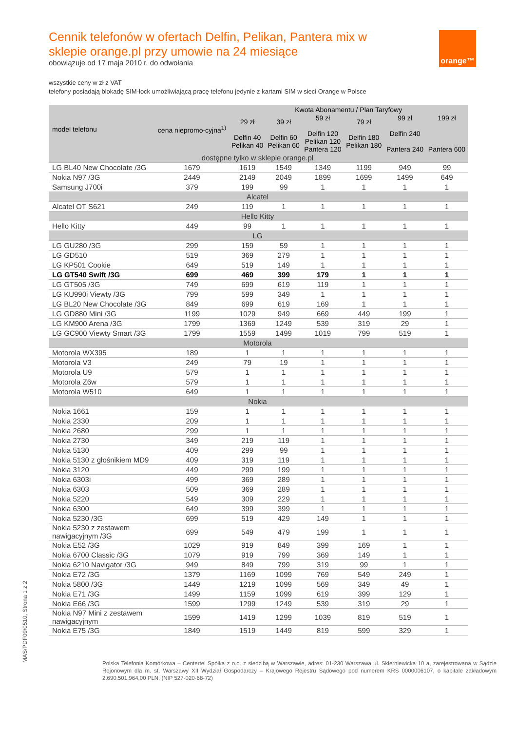orange™
Cennik telefonów w ofertach Delfin, Pelikan, Pantera mix w sklepie orange.pl przy umowie na 24 miesiące
obowiązuje od 17 maja 2010 r. do odwołania
wszystkie ceny w zł z VAT
telefony posiadają blokadę SIM-lock umożliwiającą pracę telefonu jedynie z kartami SIM w sieci Orange w Polsce
| model telefonu | cena niepromo-cyjna<sup>1)</sup> | Kwota Abonamentu / Plan Taryfowy | | | | | |
| --- | --- | --- | --- | --- | --- | --- | --- |
| | | 29 zł Delfin 40 Pelikan 40 | 39 zł Delfin 60 Pelikan 60 | 59 zł Delfin 120 Pelikan 120 Pantera 120 | 79 zł Delfin 180 Pelikan 180 | 99 zł Delfin 240 Pantera 240 | 199 zł Pantera 600 |
| dostępne tylko w sklepie orange.pl | | | | | | | |
| LG BL40 New Chocolate /3G | 1679 | 1619 | 1549 | 1349 | 1199 | 949 | 99 |
| Nokia N97 /3G | 2449 | 2149 | 2049 | 1899 | 1699 | 1499 | 649 |
| Samsung J700i | 379 | 199 | 99 | 1 | 1 | 1 | 1 |
| Alcatel | | | | | | | |
| Alcatel OT S621 | 249 | 119 | 1 | 1 | 1 | 1 | 1 |
| Hello Kitty | | | | | | | |
| Hello Kitty | 449 | 99 | 1 | 1 | 1 | 1 | 1 |
| LG | | | | | | | |
| LG GU280 /3G | 299 | 159 | 59 | 1 | 1 | 1 | 1 |
| LG GD510 | 519 | 369 | 279 | 1 | 1 | 1 | 1 |
| LG KP501 Cookie | 649 | 519 | 149 | 1 | 1 | 1 | 1 |
| LG GT540 Swift /3G | 699 | 469 | 399 | 179 | 1 | 1 | 1 |
| LG GT505 /3G | 749 | 699 | 619 | 119 | 1 | 1 | 1 |
| LG KU990i Viewty /3G | 799 | 599 | 349 | 1 | 1 | 1 | 1 |
| LG BL20 New Chocolate /3G | 849 | 699 | 619 | 169 | 1 | 1 | 1 |
| LG GD880 Mini /3G | 1199 | 1029 | 949 | 669 | 449 | 199 | 1 |
| LG KM900 Arena /3G | 1799 | 1369 | 1249 | 539 | 319 | 29 | 1 |
| LG GC900 Viewty Smart /3G | 1799 | 1559 | 1499 | 1019 | 799 | 519 | 1 |
| Motorola | | | | | | | |
| Motorola WX395 | 189 | 1 | 1 | 1 | 1 | 1 | 1 |
| Motorola V3 | 249 | 79 | 19 | 1 | 1 | 1 | 1 |
| Motorola U9 | 579 | 1 | 1 | 1 | 1 | 1 | 1 |
| Motorola Z6w | 579 | 1 | 1 | 1 | 1 | 1 | 1 |
| Motorola W510 | 649 | 1 | 1 | 1 | 1 | 1 | 1 |
| Nokia | | | | | | | |
| Nokia 1661 | 159 | 1 | 1 | 1 | 1 | 1 | 1 |
| Nokia 2330 | 209 | 1 | 1 | 1 | 1 | 1 | 1 |
| Nokia 2680 | 299 | 1 | 1 | 1 | 1 | 1 | 1 |
| Nokia 2730 | 349 | 219 | 119 | 1 | 1 | 1 | 1 |
| Nokia 5130 | 409 | 299 | 99 | 1 | 1 | 1 | 1 |
| Nokia 5130 z głośnikiem MD9 | 409 | 319 | 119 | 1 | 1 | 1 | 1 |
| Nokia 3120 | 449 | 299 | 199 | 1 | 1 | 1 | 1 |
| Nokia 6303i | 499 | 369 | 289 | 1 | 1 | 1 | 1 |
| Nokia 6303 | 509 | 369 | 289 | 1 | 1 | 1 | 1 |
| Nokia 5220 | 549 | 309 | 229 | 1 | 1 | 1 | 1 |
| Nokia 6300 | 649 | 399 | 399 | 1 | 1 | 1 | 1 |
| Nokia 5230 /3G | 699 | 519 | 429 | 149 | 1 | 1 | 1 |
| Nokia 5230 z zestawem nawigacyjnym /3G | 699 | 549 | 479 | 199 | 1 | 1 | 1 |
| Nokia E52 /3G | 1029 | 919 | 849 | 399 | 169 | 1 | 1 |
| Nokia 6700 Classic /3G | 1079 | 919 | 799 | 369 | 149 | 1 | 1 |
| Nokia 6210 Navigator /3G | 949 | 849 | 799 | 319 | 99 | 1 | 1 |
| Nokia E72 /3G | 1379 | 1169 | 1099 | 769 | 549 | 249 | 1 |
| Nokia 5800 /3G | 1449 | 1219 | 1099 | 569 | 349 | 49 | 1 |
| Nokia E71 /3G | 1499 | 1159 | 1099 | 619 | 399 | 129 | 1 |
| Nokia E66 /3G | 1599 | 1299 | 1249 | 539 | 319 | 29 | 1 |
| Nokia N97 Mini z zestawem nawigacyjnym | 1599 | 1419 | 1299 | 1039 | 819 | 519 | 1 |
| Nokia E75 /3G | 1849 | 1519 | 1449 | 819 | 599 | 329 | 1 |
Polska Telefonia Komórkowa – Centertel Spółka z o.o. z siedzibą w Warszawie, adres: 01-230 Warszawa ul. Skierniewicka 10 a, zarejestrowana w Sądzie Rejonowym dla m. st. Warszawy XII Wydział Gospodarczy – Krajowego Rejestru Sądowego pod numerem KRS 0000006107, o kapitale zakładowym 2.690.501.964,00 PLN, (NIP 527-020-68-72)
MAS/PDF09/0510, Strona 1 z 2